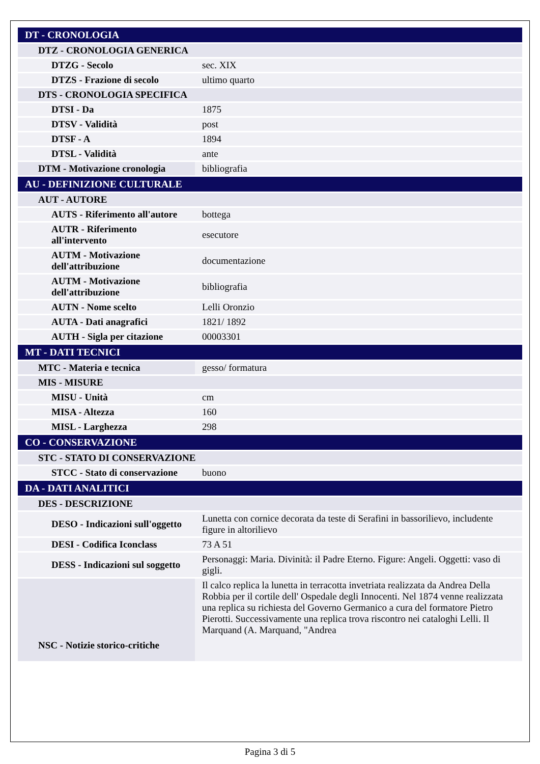| DT - CRONOLOGIA | |
| DTZ - CRONOLOGIA GENERICA | |
| DTZG - Secolo | sec. XIX |
| DTZS - Frazione di secolo | ultimo quarto |
| DTS - CRONOLOGIA SPECIFICA | |
| DTSI - Da | 1875 |
| DTSV - Validità | post |
| DTSF - A | 1894 |
| DTSL - Validità | ante |
| DTM - Motivazione cronologia | bibliografia |
| AU - DEFINIZIONE CULTURALE | |
| AUT - AUTORE | |
| AUTS - Riferimento all'autore | bottega |
| AUTR - Riferimento all'intervento | esecutore |
| AUTM - Motivazione dell'attribuzione | documentazione |
| AUTM - Motivazione dell'attribuzione | bibliografia |
| AUTN - Nome scelto | Lelli Oronzio |
| AUTA - Dati anagrafici | 1821/ 1892 |
| AUTH - Sigla per citazione | 00003301 |
| MT - DATI TECNICI | |
| MTC - Materia e tecnica | gesso/ formatura |
| MIS - MISURE | |
| MISU - Unità | cm |
| MISA - Altezza | 160 |
| MISL - Larghezza | 298 |
| CO - CONSERVAZIONE | |
| STC - STATO DI CONSERVAZIONE | |
| STCC - Stato di conservazione | buono |
| DA - DATI ANALITICI | |
| DES - DESCRIZIONE | |
| DESO - Indicazioni sull'oggetto | Lunetta con cornice decorata da teste di Serafini in bassorilievo, includente figure in altorilievo |
| DESI - Codifica Iconclass | 73 A 51 |
| DESS - Indicazioni sul soggetto | Personaggi: Maria. Divinità: il Padre Eterno. Figure: Angeli. Oggetti: vaso di gigli. |
| NSC - Notizie storico-critiche | Il calco replica la lunetta in terracotta invetriata realizzata da Andrea Della Robbia per il cortile dell' Ospedale degli Innocenti. Nel 1874 venne realizzata una replica su richiesta del Governo Germanico a cura del formatore Pietro Pierotti. Successivamente una replica trova riscontro nei cataloghi Lelli. Il Marquand (A. Marquand, "Andrea |
Pagina 3 di 5